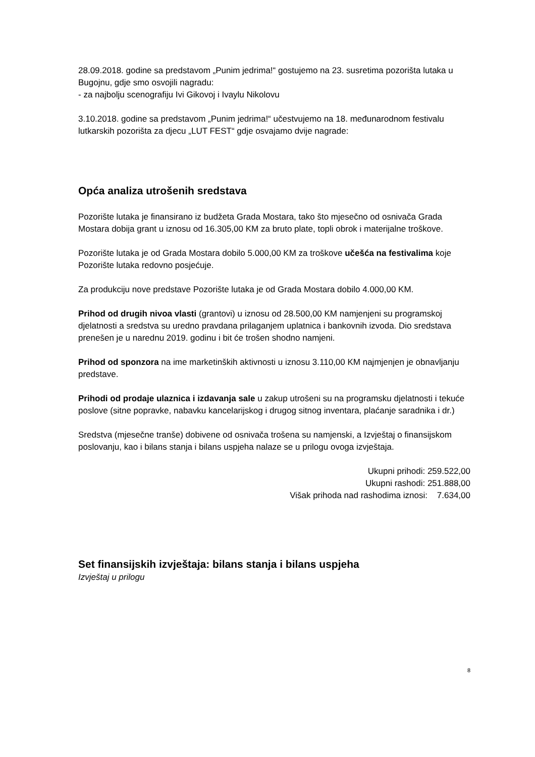28.09.2018. godine sa predstavom „Punim jedrima!“ gostujemo na 23. susretima pozorišta lutaka u Bugojnu, gdje smo osvojili nagradu:
- za najbolju scenografiju Ivi Gikovoj i Ivaylu Nikolovu
3.10.2018. godine sa predstavom „Punim jedrima!“ učestvujemo na 18. međunarodnom festivalu lutkarskih pozorišta za djecu „LUT FEST“ gdje osvajamo dvije nagrade:
Opća analiza utrošenih sredstava
Pozorište lutaka je finansirano iz budžeta Grada Mostara, tako što mjesečno od osnivača Grada Mostara dobija grant u iznosu od 16.305,00 KM za bruto plate, topli obrok i materijalne troškove.
Pozorište lutaka je od Grada Mostara dobilo 5.000,00 KM za troškove učešća na festivalima koje Pozorište lutaka redovno posjećuje.
Za produkciju nove predstave Pozorište lutaka je od Grada Mostara dobilo 4.000,00 KM.
Prihod od drugih nivoa vlasti (grantovi) u iznosu od 28.500,00 KM namjenjeni su programskoj djelatnosti a sredstva su uredno pravdana prilaganjem uplatnica i bankovnih izvoda. Dio sredstava prenešen je u narednu 2019. godinu i bit će trošen shodno namjeni.
Prihod od sponzora na ime marketinških aktivnosti u iznosu 3.110,00 KM najmjenjen je obnavljanju predstave.
Prihodi od prodaje ulaznica i izdavanja sale u zakup utrošeni su na programsku djelatnosti i tekuće poslove (sitne popravke, nabavku kancelarijskog i drugog sitnog inventara, plaćanje saradnika i dr.)
Sredstva (mjesečne tranše) dobivene od osnivača trošena su namjenski, a Izvještaj o finansijskom poslovanju, kao i bilans stanja i bilans uspjeha nalaze se u prilogu ovoga izvještaja.
Ukupni prihodi: 259.522,00
Ukupni rashodi: 251.888,00
Višak prihoda nad rashodima iznosi: 7.634,00
Set finansijskih izvještaja: bilans stanja i bilans uspjeha
Izvještaj u prilogu
8